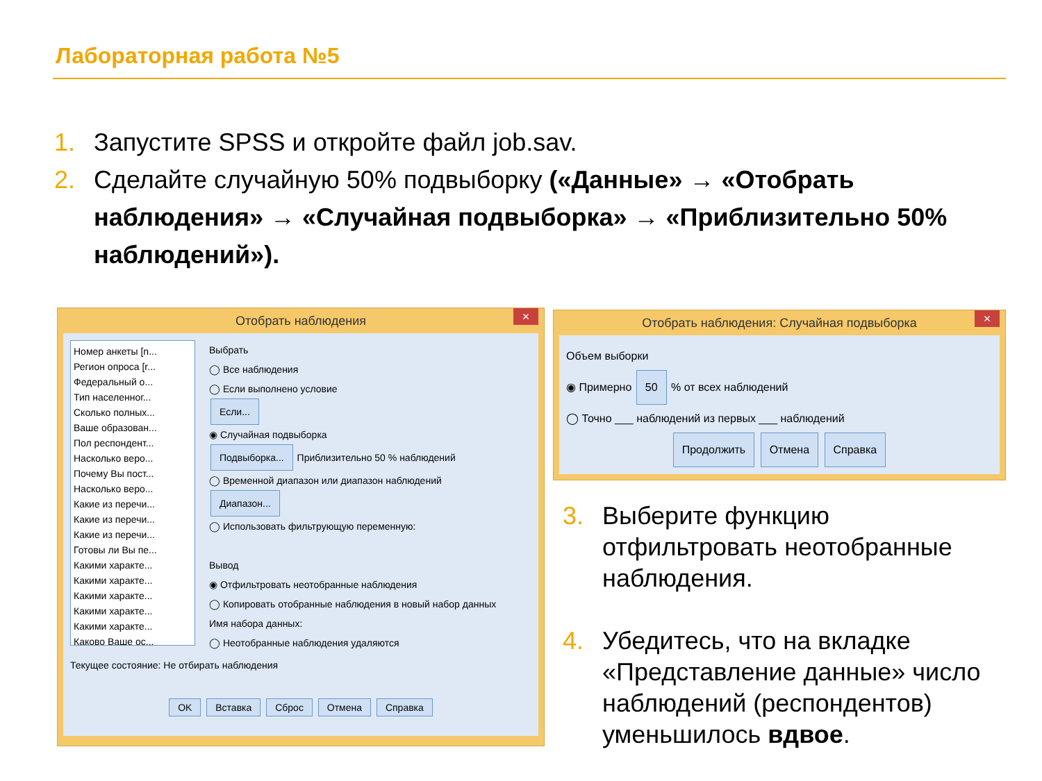Лабораторная работа №5
1. Запустите SPSS и откройте файл job.sav.
2. Сделайте случайную 50% подвыборку («Данные» → «Отобрать наблюдения» → «Случайная подвыборка» → «Приблизительно 50% наблюдений»).
Отобрать наблюдения ×
Номер анкеты [n...
Регион опроса [r...
Федеральный о...
Тип населенног...
Сколько полных...
Ваше образован...
Пол респондент...
Насколько веро...
Почему Вы пост...
Насколько веро...
Какие из перечи...
Какие из перечи...
Какие из перечи...
Готовы ли Вы пе...
Какими характе...
Какими характе...
Какими характе...
Какими характе...
Какими характе...
Каково Ваше ос...
Выбрать
◯ Все наблюдения
◯ Если выполнено условие
Если...
◉ Случайная подвыборка
Подвыборка... Приблизительно 50 % наблюдений
◯ Временной диапазон или диапазон наблюдений
Диапазон...
◯ Использовать фильтрующую переменную:
Вывод
◉ Отфильтровать неотобранные наблюдения
◯ Копировать отобранные наблюдения в новый набор данных
Имя набора данных:
◯ Неотобранные наблюдения удаляются
Текущее состояние: Не отбирать наблюдения
OK Вставка Сброс Отмена Справка
Отобрать наблюдения: Случайная подвыборка ×
Объем выборки
◉ Примерно 50 % от всех наблюдений
◯ Точно ___ наблюдений из первых ___ наблюдений
Продолжить Отмена Справка
3. Выберите функцию отфильтровать неотобранные наблюдения.
4. Убедитесь, что на вкладке «Представление данные» число наблюдений (респондентов) уменьшилось вдвое.